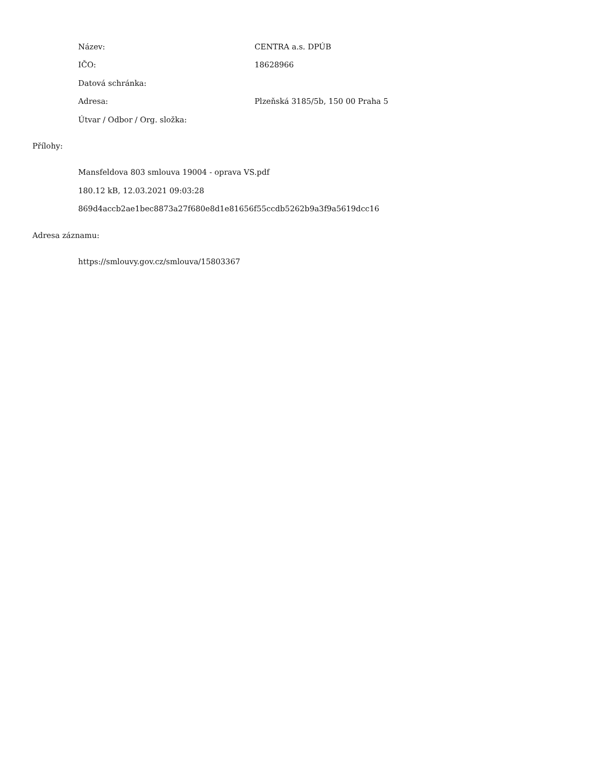Název: CENTRA a.s. DPÚB
IČO: 18628966
Datová schránka:
Adresa:
Plzeňská 3185/5b, 150 00 Praha 5
Útvar / Odbor / Org. složka:
Přílohy:
Mansfeldova 803 smlouva 19004 - oprava VS.pdf
180.12 kB, 12.03.2021 09:03:28
869d4accb2ae1bec8873a27f680e8d1e81656f55ccdb5262b9a3f9a5619dcc16
Adresa záznamu:
https://smlouvy.gov.cz/smlouva/15803367